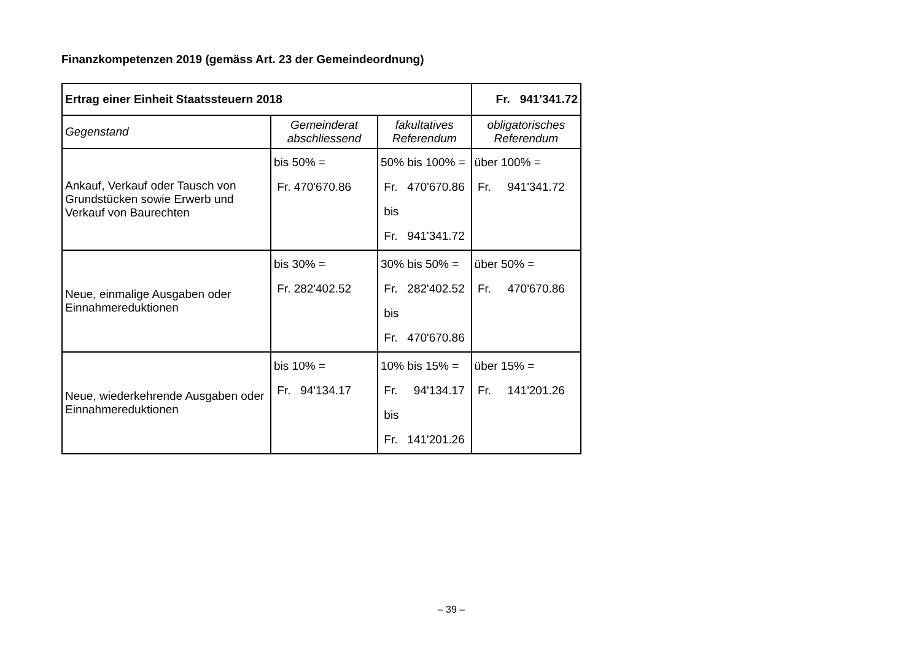Finanzkompetenzen 2019 (gemäss Art. 23 der Gemeindeordnung)
| Ertrag einer Einheit Staatssteuern 2018 | | | Fr. 941'341.72 |
| Gegenstand | Gemeinderat abschliessend | fakultatives Referendum | obligatorisches Referendum |
| Ankauf, Verkauf oder Tausch von Grundstücken sowie Erwerb und Verkauf von Baurechten | bis 50% = Fr. 470'670.86 | 50% bis 100% = Fr. 470'670.86 bis Fr. 941'341.72 | über 100% = Fr. 941'341.72 |
| Neue, einmalige Ausgaben oder Einnahmereduktionen | bis 30% = Fr. 282'402.52 | 30% bis 50% = Fr. 282'402.52 bis Fr. 470'670.86 | über 50% = Fr. 470'670.86 |
| Neue, wiederkehrende Ausgaben oder Einnahmereduktionen | bis 10% = Fr. 94'134.17 | 10% bis 15% = Fr. 94'134.17 bis Fr. 141'201.26 | über 15% = Fr. 141'201.26 |
– 39 –